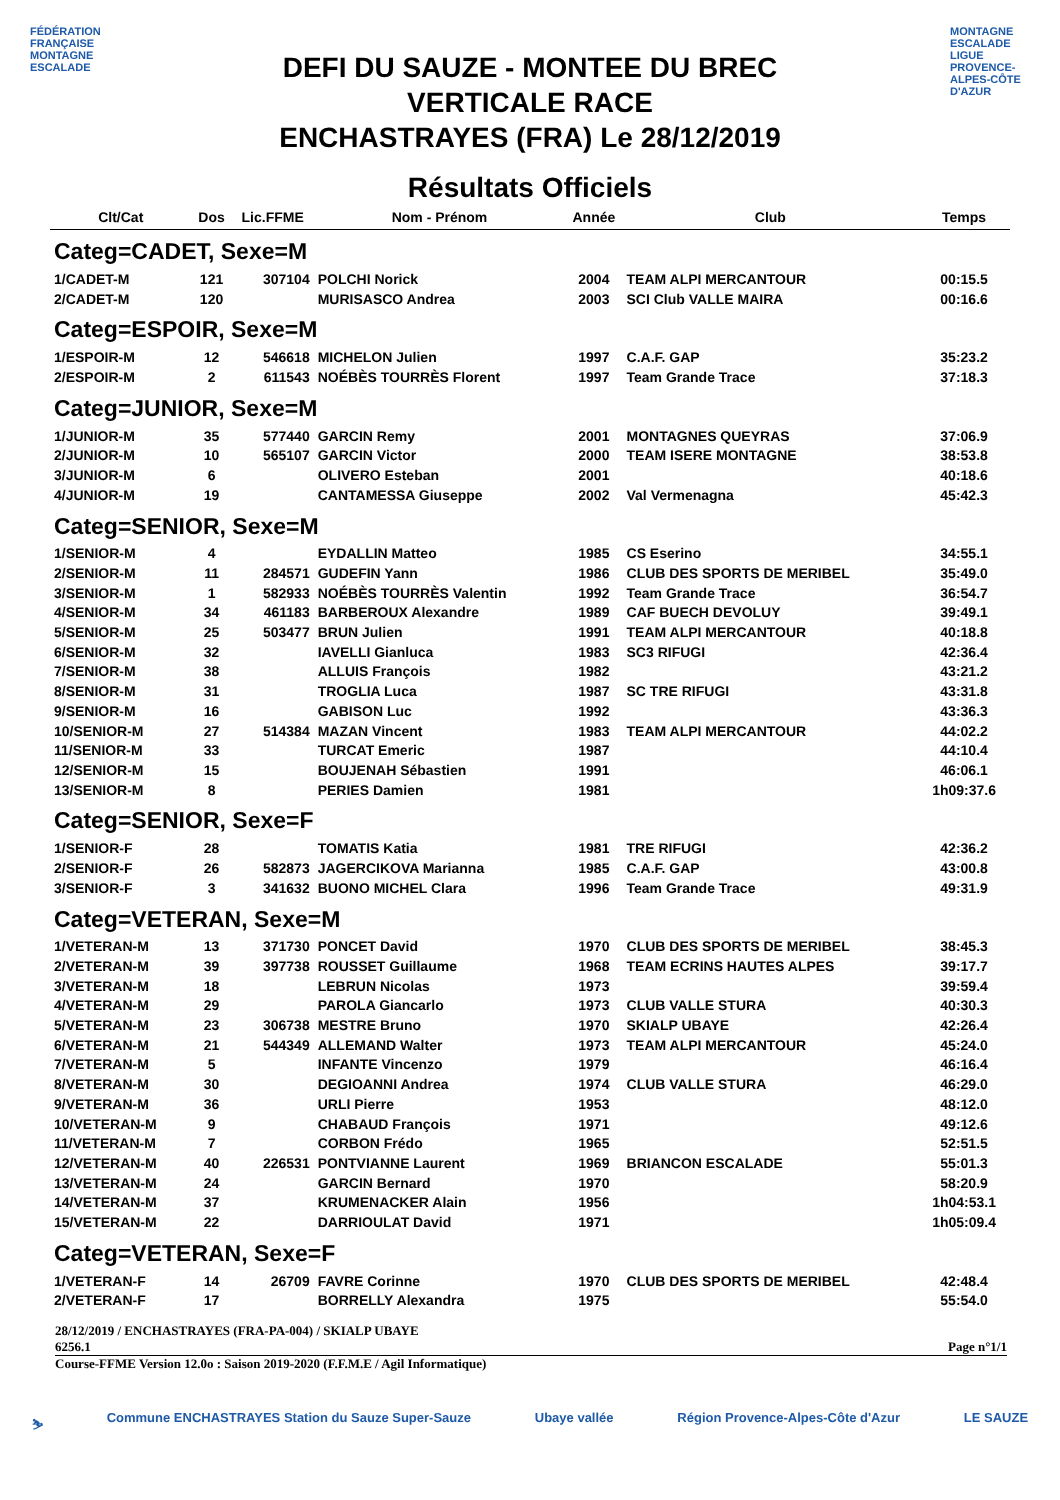FÉDÉRATION FRANÇAISE MONTAGNE ESCALADE
DEFI DU SAUZE - MONTEE DU BREC
VERTICALE RACE
ENCHASTRAYES (FRA) Le 28/12/2019
MONTAGNE ESCALADE LIGUE PROVENCE-ALPES-CÔTE D'AZUR
Résultats Officiels
| Clt/Cat | Dos | Lic.FFME | Nom - Prénom | Année | Club | Temps |
| --- | --- | --- | --- | --- | --- | --- |
| Categ=CADET, Sexe=M | | | | | | |
| 1/CADET-M | 121 | 307104 | POLCHI Norick | 2004 | TEAM ALPI MERCANTOUR | 00:15.5 |
| 2/CADET-M | 120 | | MURISASCO Andrea | 2003 | SCI Club VALLE MAIRA | 00:16.6 |
| Categ=ESPOIR, Sexe=M | | | | | | |
| 1/ESPOIR-M | 12 | 546618 | MICHELON Julien | 1997 | C.A.F. GAP | 35:23.2 |
| 2/ESPOIR-M | 2 | 611543 | NOÉBÈS TOURRÈS Florent | 1997 | Team Grande Trace | 37:18.3 |
| Categ=JUNIOR, Sexe=M | | | | | | |
| 1/JUNIOR-M | 35 | 577440 | GARCIN Remy | 2001 | MONTAGNES QUEYRAS | 37:06.9 |
| 2/JUNIOR-M | 10 | 565107 | GARCIN Victor | 2000 | TEAM ISERE MONTAGNE | 38:53.8 |
| 3/JUNIOR-M | 6 | | OLIVERO Esteban | 2001 | | 40:18.6 |
| 4/JUNIOR-M | 19 | | CANTAMESSA Giuseppe | 2002 | Val Vermenagna | 45:42.3 |
| Categ=SENIOR, Sexe=M | | | | | | |
| 1/SENIOR-M | 4 | | EYDALLIN Matteo | 1985 | CS Eserino | 34:55.1 |
| 2/SENIOR-M | 11 | 284571 | GUDEFIN Yann | 1986 | CLUB DES SPORTS DE MERIBEL | 35:49.0 |
| 3/SENIOR-M | 1 | 582933 | NOÉBÈS TOURRÈS Valentin | 1992 | Team Grande Trace | 36:54.7 |
| 4/SENIOR-M | 34 | 461183 | BARBEROUX Alexandre | 1989 | CAF BUECH DEVOLUY | 39:49.1 |
| 5/SENIOR-M | 25 | 503477 | BRUN Julien | 1991 | TEAM ALPI MERCANTOUR | 40:18.8 |
| 6/SENIOR-M | 32 | | IAVELLI Gianluca | 1983 | SC3 RIFUGI | 42:36.4 |
| 7/SENIOR-M | 38 | | ALLUIS François | 1982 | | 43:21.2 |
| 8/SENIOR-M | 31 | | TROGLIA Luca | 1987 | SC TRE RIFUGI | 43:31.8 |
| 9/SENIOR-M | 16 | | GABISON Luc | 1992 | | 43:36.3 |
| 10/SENIOR-M | 27 | 514384 | MAZAN Vincent | 1983 | TEAM ALPI MERCANTOUR | 44:02.2 |
| 11/SENIOR-M | 33 | | TURCAT Emeric | 1987 | | 44:10.4 |
| 12/SENIOR-M | 15 | | BOUJENAH Sébastien | 1991 | | 46:06.1 |
| 13/SENIOR-M | 8 | | PERIES Damien | 1981 | | 1h09:37.6 |
| Categ=SENIOR, Sexe=F | | | | | | |
| 1/SENIOR-F | 28 | | TOMATIS Katia | 1981 | TRE RIFUGI | 42:36.2 |
| 2/SENIOR-F | 26 | 582873 | JAGERCIKOVA Marianna | 1985 | C.A.F. GAP | 43:00.8 |
| 3/SENIOR-F | 3 | 341632 | BUONO MICHEL Clara | 1996 | Team Grande Trace | 49:31.9 |
| Categ=VETERAN, Sexe=M | | | | | | |
| 1/VETERAN-M | 13 | 371730 | PONCET David | 1970 | CLUB DES SPORTS DE MERIBEL | 38:45.3 |
| 2/VETERAN-M | 39 | 397738 | ROUSSET Guillaume | 1968 | TEAM ECRINS HAUTES ALPES | 39:17.7 |
| 3/VETERAN-M | 18 | | LEBRUN Nicolas | 1973 | | 39:59.4 |
| 4/VETERAN-M | 29 | | PAROLA Giancarlo | 1973 | CLUB VALLE STURA | 40:30.3 |
| 5/VETERAN-M | 23 | 306738 | MESTRE Bruno | 1970 | SKIALP UBAYE | 42:26.4 |
| 6/VETERAN-M | 21 | 544349 | ALLEMAND Walter | 1973 | TEAM ALPI MERCANTOUR | 45:24.0 |
| 7/VETERAN-M | 5 | | INFANTE Vincenzo | 1979 | | 46:16.4 |
| 8/VETERAN-M | 30 | | DEGIOANNI Andrea | 1974 | CLUB VALLE STURA | 46:29.0 |
| 9/VETERAN-M | 36 | | URLI Pierre | 1953 | | 48:12.0 |
| 10/VETERAN-M | 9 | | CHABAUD François | 1971 | | 49:12.6 |
| 11/VETERAN-M | 7 | | CORBON Frédo | 1965 | | 52:51.5 |
| 12/VETERAN-M | 40 | 226531 | PONTVIANNE Laurent | 1969 | BRIANCON ESCALADE | 55:01.3 |
| 13/VETERAN-M | 24 | | GARCIN Bernard | 1970 | | 58:20.9 |
| 14/VETERAN-M | 37 | | KRUMENACKER Alain | 1956 | | 1h04:53.1 |
| 15/VETERAN-M | 22 | | DARRIOULAT David | 1971 | | 1h05:09.4 |
| Categ=VETERAN, Sexe=F | | | | | | |
| 1/VETERAN-F | 14 | 26709 | FAVRE Corinne | 1970 | CLUB DES SPORTS DE MERIBEL | 42:48.4 |
| 2/VETERAN-F | 17 | | BORRELLY Alexandra | 1975 | | 55:54.0 |
28/12/2019 / ENCHASTRAYES (FRA-PA-004) / SKIALP UBAYE
6256.1 Page n°1/1
Course-FFME Version 12.0o : Saison 2019-2020 (F.F.M.E / Agil Informatique)
⛷ Commune ENCHASTRAYES Station du Sauze Super-Sauze Ubaye vallée Région Provence-Alpes-Côte d'Azur LE SAUZE